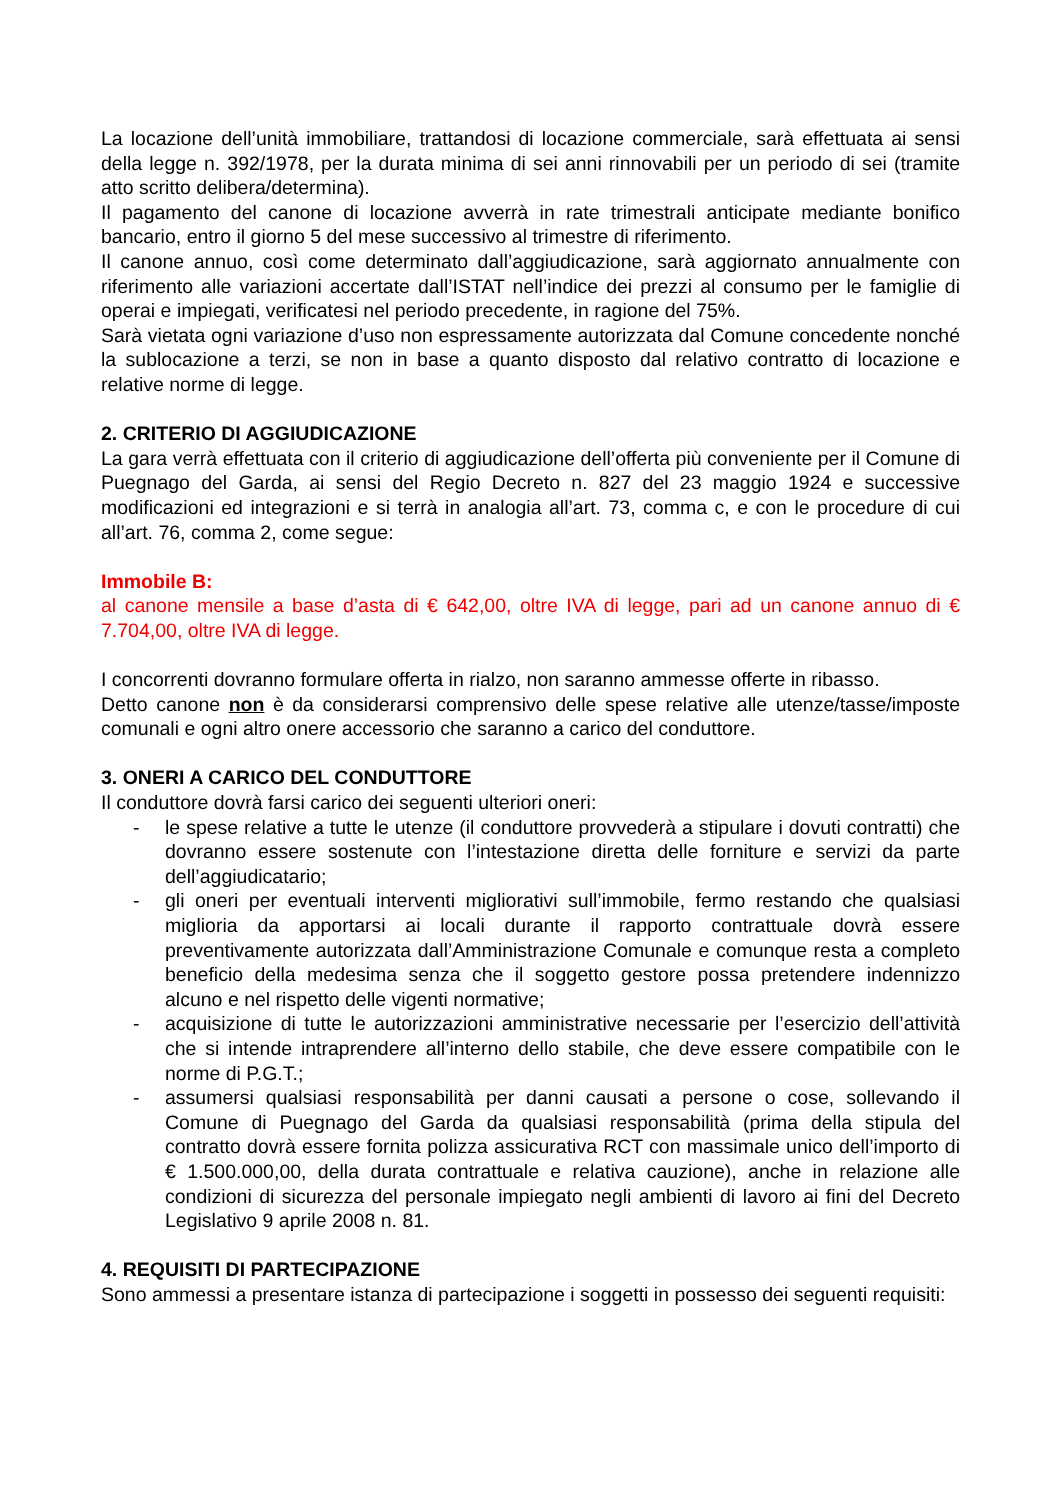La locazione dell’unità immobiliare, trattandosi di locazione commerciale, sarà effettuata ai sensi della legge n. 392/1978, per la durata minima di sei anni rinnovabili per un periodo di sei (tramite atto scritto delibera/determina).
Il pagamento del canone di locazione avverrà in rate trimestrali anticipate mediante bonifico bancario, entro il giorno 5 del mese successivo al trimestre di riferimento.
Il canone annuo, così come determinato dall’aggiudicazione, sarà aggiornato annualmente con riferimento alle variazioni accertate dall’ISTAT nell’indice dei prezzi al consumo per le famiglie di operai e impiegati, verificatesi nel periodo precedente, in ragione del 75%.
Sarà vietata ogni variazione d’uso non espressamente autorizzata dal Comune concedente nonché la sublocazione a terzi, se non in base a quanto disposto dal relativo contratto di locazione e relative norme di legge.
2. CRITERIO DI AGGIUDICAZIONE
La gara verrà effettuata con il criterio di aggiudicazione dell’offerta più conveniente per il Comune di Puegnago del Garda, ai sensi del Regio Decreto n. 827 del 23 maggio 1924 e successive modificazioni ed integrazioni e si terrà in analogia all’art. 73, comma c, e con le procedure di cui all’art. 76, comma 2, come segue:
Immobile B:
al canone mensile a base d’asta di € 642,00, oltre IVA di legge, pari ad un canone annuo di € 7.704,00, oltre IVA di legge.
I concorrenti dovranno formulare offerta in rialzo, non saranno ammesse offerte in ribasso.
Detto canone non è da considerarsi comprensivo delle spese relative alle utenze/tasse/imposte comunali e ogni altro onere accessorio che saranno a carico del conduttore.
3. ONERI A CARICO DEL CONDUTTORE
Il conduttore dovrà farsi carico dei seguenti ulteriori oneri:
- le spese relative a tutte le utenze (il conduttore provvederà a stipulare i dovuti contratti) che dovranno essere sostenute con l’intestazione diretta delle forniture e servizi da parte dell’aggiudicatario;
- gli oneri per eventuali interventi migliorativi sull’immobile, fermo restando che qualsiasi miglioria da apportarsi ai locali durante il rapporto contrattuale dovrà essere preventivamente autorizzata dall’Amministrazione Comunale e comunque resta a completo beneficio della medesima senza che il soggetto gestore possa pretendere indennizzo alcuno e nel rispetto delle vigenti normative;
- acquisizione di tutte le autorizzazioni amministrative necessarie per l’esercizio dell’attività che si intende intraprendere all’interno dello stabile, che deve essere compatibile con le norme di P.G.T.;
- assumersi qualsiasi responsabilità per danni causati a persone o cose, sollevando il Comune di Puegnago del Garda da qualsiasi responsabilità (prima della stipula del contratto dovrà essere fornita polizza assicurativa RCT con massimale unico dell’importo di € 1.500.000,00, della durata contrattuale e relativa cauzione), anche in relazione alle condizioni di sicurezza del personale impiegato negli ambienti di lavoro ai fini del Decreto Legislativo 9 aprile 2008 n. 81.
4. REQUISITI DI PARTECIPAZIONE
Sono ammessi a presentare istanza di partecipazione i soggetti in possesso dei seguenti requisiti: